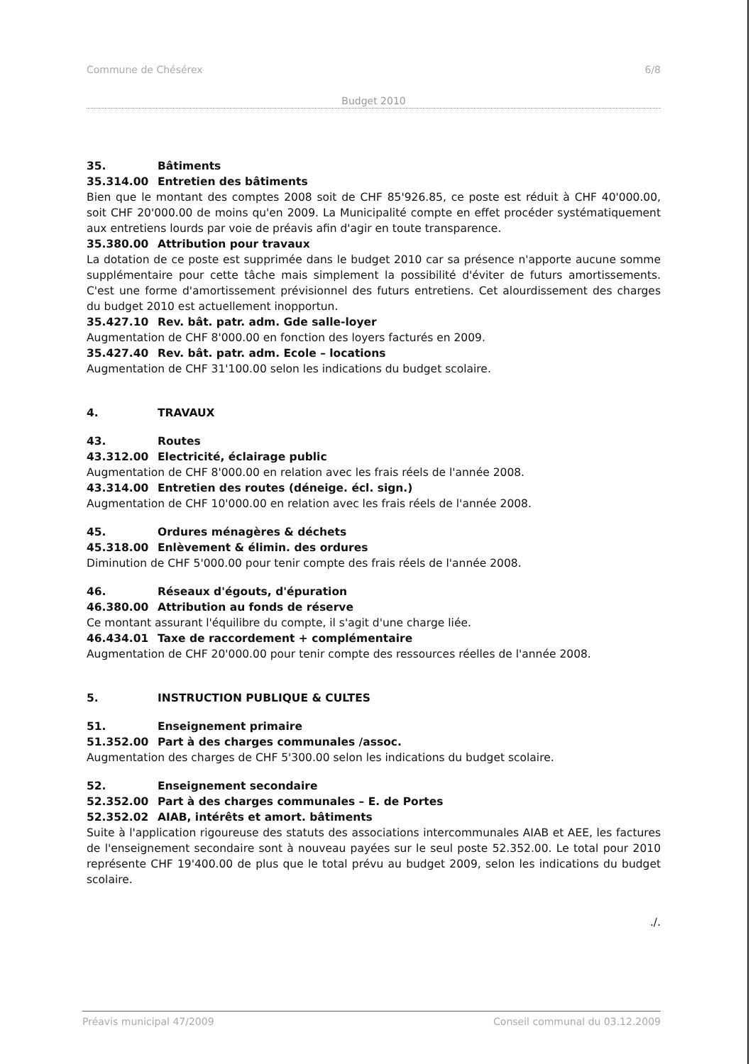Commune de Chésérex 6/8
Budget 2010
35. Bâtiments
35.314.00 Entretien des bâtiments
Bien que le montant des comptes 2008 soit de CHF 85'926.85, ce poste est réduit à CHF 40'000.00, soit CHF 20'000.00 de moins qu'en 2009. La Municipalité compte en effet procéder systématiquement aux entretiens lourds par voie de préavis afin d'agir en toute transparence.
35.380.00 Attribution pour travaux
La dotation de ce poste est supprimée dans le budget 2010 car sa présence n'apporte aucune somme supplémentaire pour cette tâche mais simplement la possibilité d'éviter de futurs amortissements. C'est une forme d'amortissement prévisionnel des futurs entretiens. Cet alourdissement des charges du budget 2010 est actuellement inopportun.
35.427.10 Rev. bât. patr. adm. Gde salle-loyer
Augmentation de CHF 8'000.00 en fonction des loyers facturés en 2009.
35.427.40 Rev. bât. patr. adm. Ecole – locations
Augmentation de CHF 31'100.00 selon les indications du budget scolaire.
4. TRAVAUX
43. Routes
43.312.00 Electricité, éclairage public
Augmentation de CHF 8'000.00 en relation avec les frais réels de l'année 2008.
43.314.00 Entretien des routes (déneige. écl. sign.)
Augmentation de CHF 10'000.00 en relation avec les frais réels de l'année 2008.
45. Ordures ménagères & déchets
45.318.00 Enlèvement & élimin. des ordures
Diminution de CHF 5'000.00 pour tenir compte des frais réels de l'année 2008.
46. Réseaux d'égouts, d'épuration
46.380.00 Attribution au fonds de réserve
Ce montant assurant l'équilibre du compte, il s'agit d'une charge liée.
46.434.01 Taxe de raccordement + complémentaire
Augmentation de CHF 20'000.00 pour tenir compte des ressources réelles de l'année 2008.
5. INSTRUCTION PUBLIQUE & CULTES
51. Enseignement primaire
51.352.00 Part à des charges communales /assoc.
Augmentation des charges de CHF 5'300.00 selon les indications du budget scolaire.
52. Enseignement secondaire
52.352.00 Part à des charges communales – E. de Portes
52.352.02 AIAB, intérêts et amort. bâtiments
Suite à l'application rigoureuse des statuts des associations intercommunales AIAB et AEE, les factures de l'enseignement secondaire sont à nouveau payées sur le seul poste 52.352.00. Le total pour 2010 représente CHF 19'400.00 de plus que le total prévu au budget 2009, selon les indications du budget scolaire.
./.
Préavis municipal 47/2009 Conseil communal du 03.12.2009